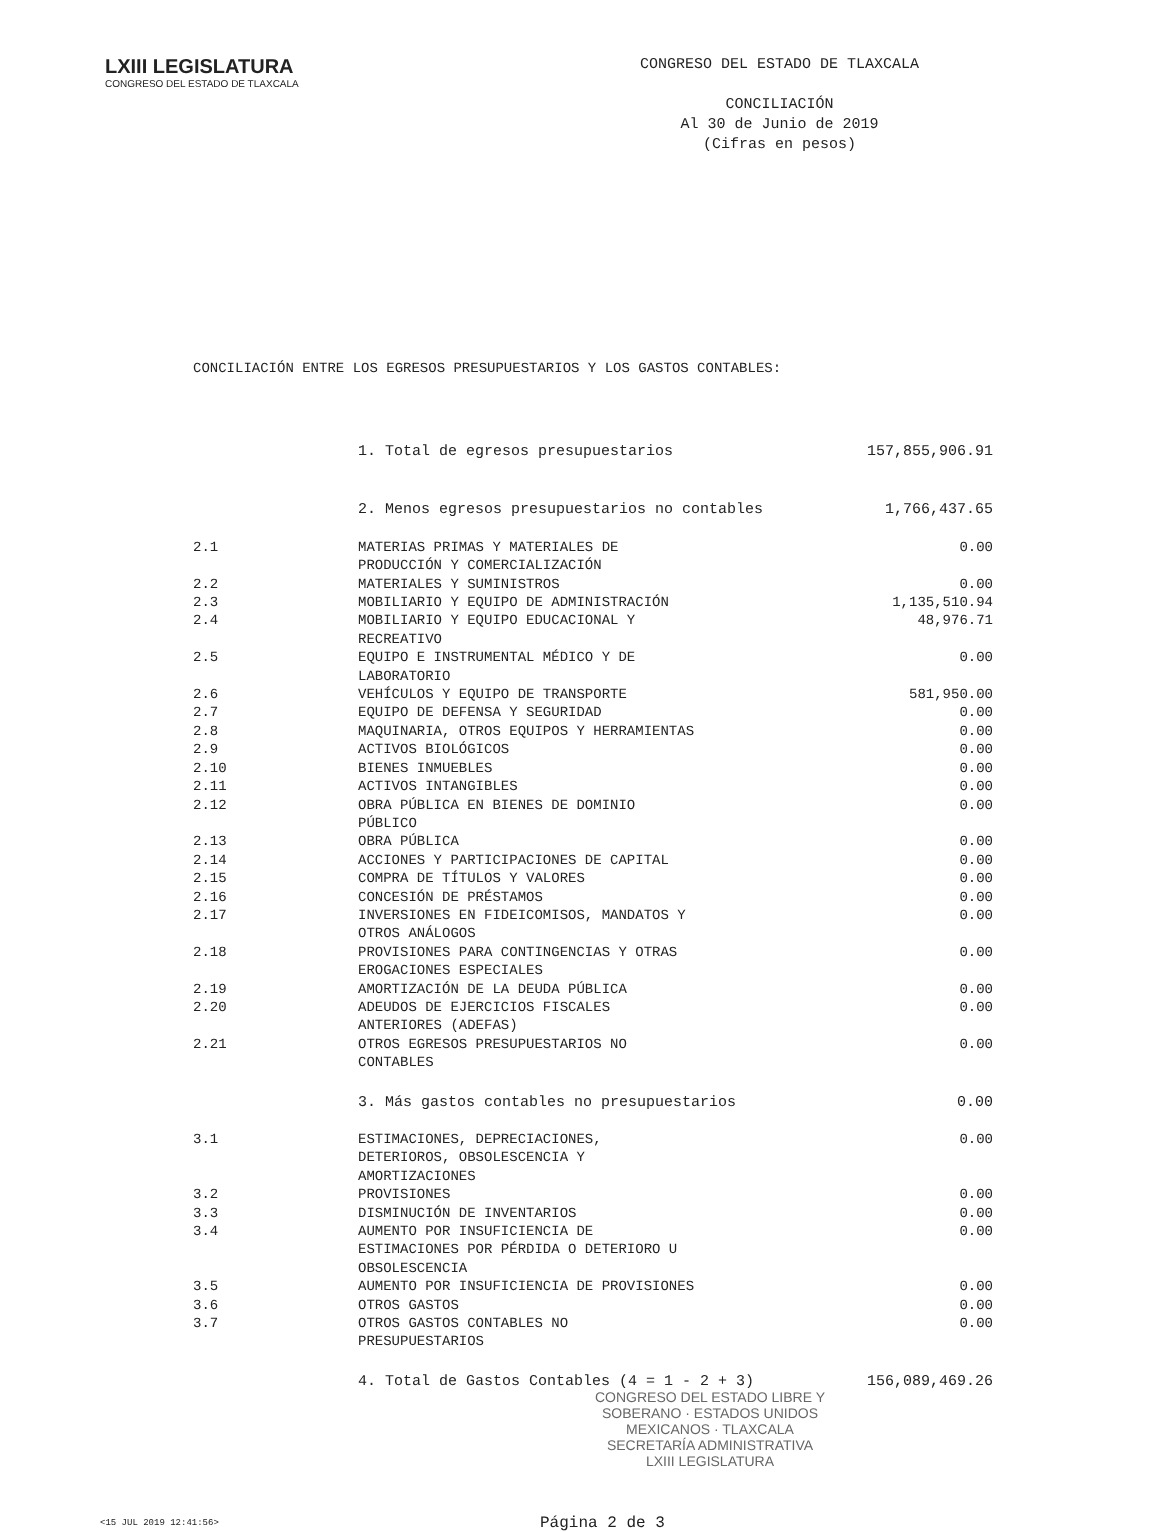LXIII LEGISLATURA
CONGRESO DEL ESTADO DE TLAXCALA
CONGRESO DEL ESTADO DE TLAXCALA
CONCILIACIÓN
Al 30 de Junio de 2019
(Cifras en pesos)
CONCILIACIÓN ENTRE LOS EGRESOS PRESUPUESTARIOS Y LOS GASTOS CONTABLES:
| | 1. Total de egresos presupuestarios | 157,855,906.91 |
| | 2. Menos egresos presupuestarios no contables | 1,766,437.65 |
| 2.1 | MATERIAS PRIMAS Y MATERIALES DE PRODUCCIÓN Y COMERCIALIZACIÓN | 0.00 |
| 2.2 | MATERIALES Y SUMINISTROS | 0.00 |
| 2.3 | MOBILIARIO Y EQUIPO DE ADMINISTRACIÓN | 1,135,510.94 |
| 2.4 | MOBILIARIO Y EQUIPO EDUCACIONAL Y RECREATIVO | 48,976.71 |
| 2.5 | EQUIPO E INSTRUMENTAL MÉDICO Y DE LABORATORIO | 0.00 |
| 2.6 | VEHÍCULOS Y EQUIPO DE TRANSPORTE | 581,950.00 |
| 2.7 | EQUIPO DE DEFENSA Y SEGURIDAD | 0.00 |
| 2.8 | MAQUINARIA, OTROS EQUIPOS Y HERRAMIENTAS | 0.00 |
| 2.9 | ACTIVOS BIOLÓGICOS | 0.00 |
| 2.10 | BIENES INMUEBLES | 0.00 |
| 2.11 | ACTIVOS INTANGIBLES | 0.00 |
| 2.12 | OBRA PÚBLICA EN BIENES DE DOMINIO PÚBLICO | 0.00 |
| 2.13 | OBRA PÚBLICA | 0.00 |
| 2.14 | ACCIONES Y PARTICIPACIONES DE CAPITAL | 0.00 |
| 2.15 | COMPRA DE TÍTULOS Y VALORES | 0.00 |
| 2.16 | CONCESIÓN DE PRÉSTAMOS | 0.00 |
| 2.17 | INVERSIONES EN FIDEICOMISOS, MANDATOS Y OTROS ANÁLOGOS | 0.00 |
| 2.18 | PROVISIONES PARA CONTINGENCIAS Y OTRAS EROGACIONES ESPECIALES | 0.00 |
| 2.19 | AMORTIZACIÓN DE LA DEUDA PÚBLICA | 0.00 |
| 2.20 | ADEUDOS DE EJERCICIOS FISCALES ANTERIORES (ADEFAS) | 0.00 |
| 2.21 | OTROS EGRESOS PRESUPUESTARIOS NO CONTABLES | 0.00 |
| | 3. Más gastos contables no presupuestarios | 0.00 |
| 3.1 | ESTIMACIONES, DEPRECIACIONES, DETERIOROS, OBSOLESCENCIA Y AMORTIZACIONES | 0.00 |
| 3.2 | PROVISIONES | 0.00 |
| 3.3 | DISMINUCIÓN DE INVENTARIOS | 0.00 |
| 3.4 | AUMENTO POR INSUFICIENCIA DE ESTIMACIONES POR PÉRDIDA O DETERIORO U OBSOLESCENCIA | 0.00 |
| 3.5 | AUMENTO POR INSUFICIENCIA DE PROVISIONES | 0.00 |
| 3.6 | OTROS GASTOS | 0.00 |
| 3.7 | OTROS GASTOS CONTABLES NO PRESUPUESTARIOS | 0.00 |
| | 4. Total de Gastos Contables (4 = 1 - 2 + 3) | 156,089,469.26 |
CONGRESO DEL ESTADO LIBRE Y SOBERANO · ESTADOS UNIDOS MEXICANOS · TLAXCALA
SECRETARÍA ADMINISTRATIVA
LXIII LEGISLATURA
<15 JUL 2019 12:41:56> Página 2 de 3